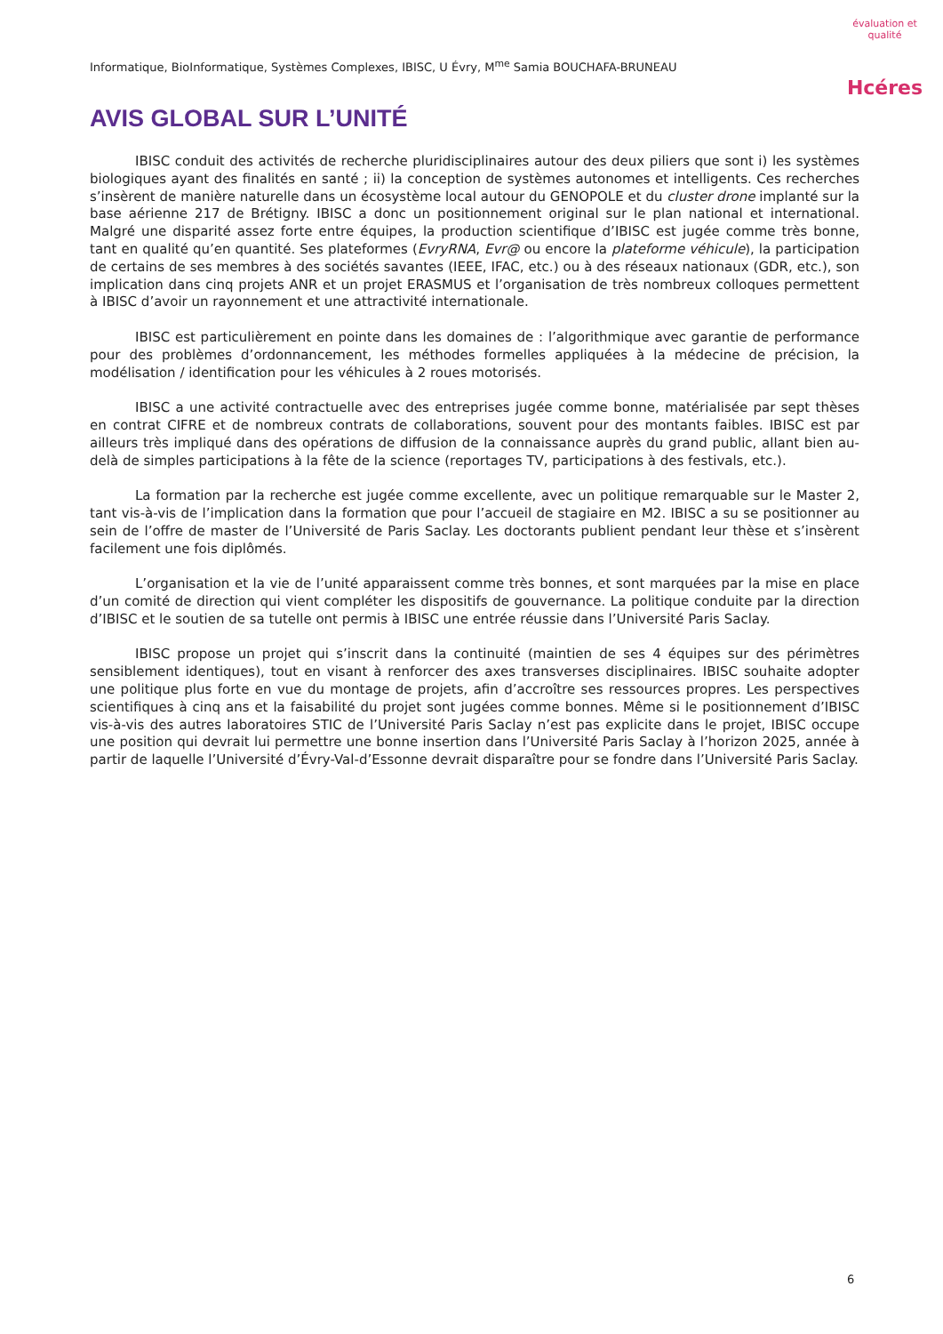Informatique, BioInformatique, Systèmes Complexes, IBISC, U Évry, M<sup>me</sup> Samia BOUCHAFA-BRUNEAU
évaluation et qualité
Hcéres
AVIS GLOBAL SUR L’UNITÉ
IBISC conduit des activités de recherche pluridisciplinaires autour des deux piliers que sont i) les systèmes biologiques ayant des finalités en santé ; ii) la conception de systèmes autonomes et intelligents. Ces recherches s’insèrent de manière naturelle dans un écosystème local autour du GENOPOLE et du cluster drone implanté sur la base aérienne 217 de Brétigny. IBISC a donc un positionnement original sur le plan national et international. Malgré une disparité assez forte entre équipes, la production scientifique d’IBISC est jugée comme très bonne, tant en qualité qu’en quantité. Ses plateformes (EvryRNA, Evr@ ou encore la plateforme véhicule), la participation de certains de ses membres à des sociétés savantes (IEEE, IFAC, etc.) ou à des réseaux nationaux (GDR, etc.), son implication dans cinq projets ANR et un projet ERASMUS et l’organisation de très nombreux colloques permettent à IBISC d’avoir un rayonnement et une attractivité internationale.
IBISC est particulièrement en pointe dans les domaines de : l’algorithmique avec garantie de performance pour des problèmes d’ordonnancement, les méthodes formelles appliquées à la médecine de précision, la modélisation / identification pour les véhicules à 2 roues motorisés.
IBISC a une activité contractuelle avec des entreprises jugée comme bonne, matérialisée par sept thèses en contrat CIFRE et de nombreux contrats de collaborations, souvent pour des montants faibles. IBISC est par ailleurs très impliqué dans des opérations de diffusion de la connaissance auprès du grand public, allant bien au-delà de simples participations à la fête de la science (reportages TV, participations à des festivals, etc.).
La formation par la recherche est jugée comme excellente, avec un politique remarquable sur le Master 2, tant vis-à-vis de l’implication dans la formation que pour l’accueil de stagiaire en M2. IBISC a su se positionner au sein de l’offre de master de l’Université de Paris Saclay. Les doctorants publient pendant leur thèse et s’insèrent facilement une fois diplômés.
L’organisation et la vie de l’unité apparaissent comme très bonnes, et sont marquées par la mise en place d’un comité de direction qui vient compléter les dispositifs de gouvernance. La politique conduite par la direction d’IBISC et le soutien de sa tutelle ont permis à IBISC une entrée réussie dans l’Université Paris Saclay.
IBISC propose un projet qui s’inscrit dans la continuité (maintien de ses 4 équipes sur des périmètres sensiblement identiques), tout en visant à renforcer des axes transverses disciplinaires. IBISC souhaite adopter une politique plus forte en vue du montage de projets, afin d’accroître ses ressources propres. Les perspectives scientifiques à cinq ans et la faisabilité du projet sont jugées comme bonnes. Même si le positionnement d’IBISC vis-à-vis des autres laboratoires STIC de l’Université Paris Saclay n’est pas explicite dans le projet, IBISC occupe une position qui devrait lui permettre une bonne insertion dans l’Université Paris Saclay à l’horizon 2025, année à partir de laquelle l’Université d’Évry-Val-d’Essonne devrait disparaître pour se fondre dans l’Université Paris Saclay.
6